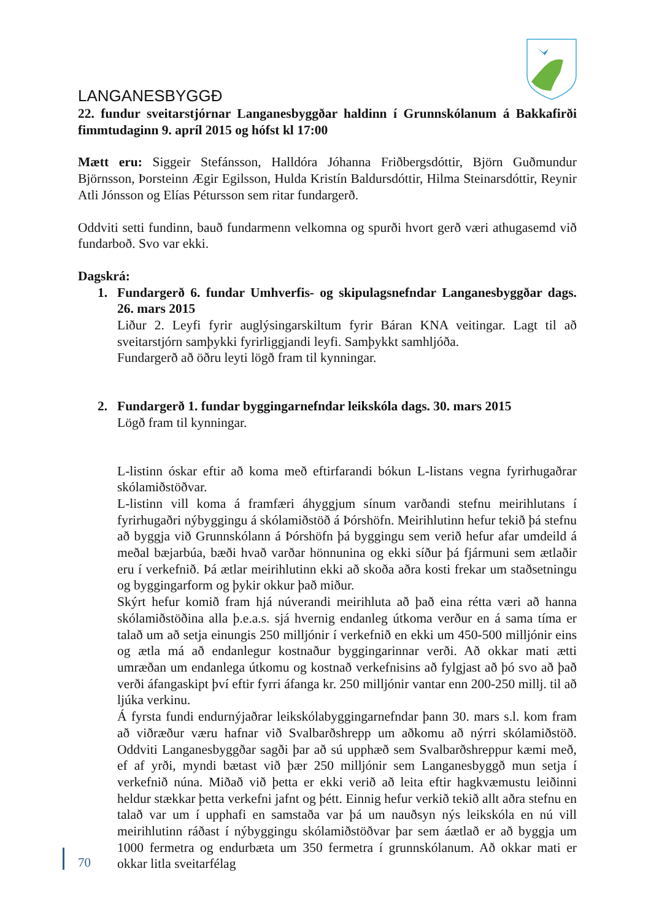LANGANESBYGGÐ
22. fundur sveitarstjórnar Langanesbyggðar haldinn í Grunnskólanum á Bakkafirði fimmtudaginn 9. apríl 2015 og hófst kl 17:00
Mætt eru: Siggeir Stefánsson, Halldóra Jóhanna Friðbergsdóttir, Björn Guðmundur Björnsson, Þorsteinn Ægir Egilsson, Hulda Kristín Baldursdóttir, Hilma Steinarsdóttir, Reynir Atli Jónsson og Elías Pétursson sem ritar fundargerð.
Oddviti setti fundinn, bauð fundarmenn velkomna og spurði hvort gerð væri athugasemd við fundarboð. Svo var ekki.
Dagskrá:
1. Fundargerð 6. fundar Umhverfis- og skipulagsnefndar Langanesbyggðar dags. 26. mars 2015
Liður 2. Leyfi fyrir auglýsingarskiltum fyrir Báran KNA veitingar. Lagt til að sveitarstjórn samþykki fyrirliggjandi leyfi. Samþykkt samhljóða.
Fundargerð að öðru leyti lögð fram til kynningar.
2. Fundargerð 1. fundar byggingarnefndar leikskóla dags. 30. mars 2015
Lögð fram til kynningar.
L-listinn óskar eftir að koma með eftirfarandi bókun L-listans vegna fyrirhugaðrar skólamiðstöðvar.
L-listinn vill koma á framfæri áhyggjum sínum varðandi stefnu meirihlutans í fyrirhugaðri nýbyggingu á skólamiðstöð á Þórshöfn. Meirihlutinn hefur tekið þá stefnu að byggja við Grunnskólann á Þórshöfn þá byggingu sem verið hefur afar umdeild á meðal bæjarbúa, bæði hvað varðar hönnunina og ekki síður þá fjármuni sem ætlaðir eru í verkefnið. Þá ætlar meirihlutinn ekki að skoða aðra kosti frekar um staðsetningu og byggingarform og þykir okkur það miður.
Skýrt hefur komið fram hjá núverandi meirihluta að það eina rétta væri að hanna skólamiðstöðina alla þ.e.a.s. sjá hvernig endanleg útkoma verður en á sama tíma er talað um að setja einungis 250 milljónir í verkefnið en ekki um 450-500 milljónir eins og ætla má að endanlegur kostnaður byggingarinnar verði. Að okkar mati ætti umræðan um endanlega útkomu og kostnað verkefnisins að fylgjast að þó svo að það verði áfangaskipt því eftir fyrri áfanga kr. 250 milljónir vantar enn 200-250 millj. til að ljúka verkinu.
Á fyrsta fundi endurnýjaðrar leikskólabyggingarnefndar þann 30. mars s.l. kom fram að viðræður væru hafnar við Svalbarðshrepp um aðkomu að nýrri skólamiðstöð. Oddviti Langanesbyggðar sagði þar að sú upphæð sem Svalbarðshreppur kæmi með, ef af yrði, myndi bætast við þær 250 milljónir sem Langanesbyggð mun setja í verkefnið núna. Miðað við þetta er ekki verið að leita eftir hagkvæmustu leiðinni heldur stækkar þetta verkefni jafnt og þétt. Einnig hefur verkið tekið allt aðra stefnu en talað var um í upphafi en samstaða var þá um nauðsyn nýs leikskóla en nú vill meirihlutinn ráðast í nýbyggingu skólamiðstöðvar þar sem áætlað er að byggja um 1000 fermetra og endurbæta um 350 fermetra í grunnskólanum. Að okkar mati er okkar litla sveitarfélag
70